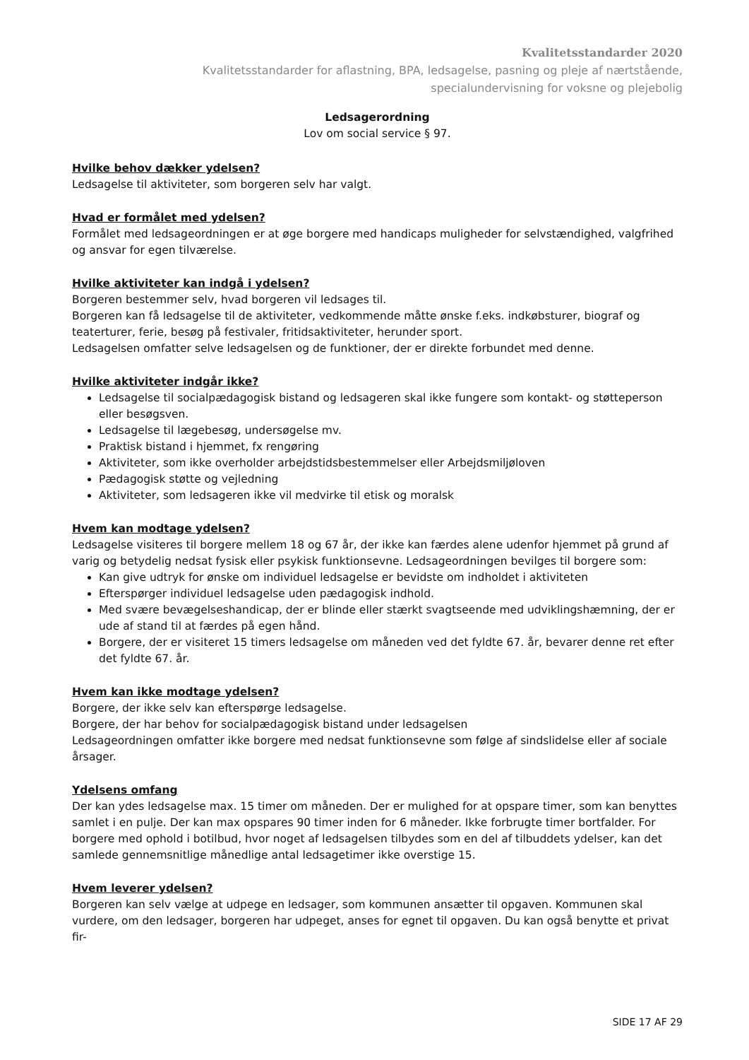Kvalitetsstandarder 2020
Kvalitetsstandarder for aflastning, BPA, ledsagelse, pasning og pleje af nærtstående,
specialundervisning for voksne og plejebolig
Ledsagerordning
Lov om social service § 97.
Hvilke behov dækker ydelsen?
Ledsagelse til aktiviteter, som borgeren selv har valgt.
Hvad er formålet med ydelsen?
Formålet med ledsageordningen er at øge borgere med handicaps muligheder for selvstændighed, valgfrihed og ansvar for egen tilværelse.
Hvilke aktiviteter kan indgå i ydelsen?
Borgeren bestemmer selv, hvad borgeren vil ledsages til.
Borgeren kan få ledsagelse til de aktiviteter, vedkommende måtte ønske f.eks. indkøbsturer, biograf og teaterturer, ferie, besøg på festivaler, fritidsaktiviteter, herunder sport.
Ledsagelsen omfatter selve ledsagelsen og de funktioner, der er direkte forbundet med denne.
Hvilke aktiviteter indgår ikke?
Ledsagelse til socialpædagogisk bistand og ledsageren skal ikke fungere som kontakt- og støtteperson eller besøgsven.
Ledsagelse til lægebesøg, undersøgelse mv.
Praktisk bistand i hjemmet, fx rengøring
Aktiviteter, som ikke overholder arbejdstidsbestemmelser eller Arbejdsmiljøloven
Pædagogisk støtte og vejledning
Aktiviteter, som ledsageren ikke vil medvirke til etisk og moralsk
Hvem kan modtage ydelsen?
Ledsagelse visiteres til borgere mellem 18 og 67 år, der ikke kan færdes alene udenfor hjemmet på grund af varig og betydelig nedsat fysisk eller psykisk funktionsevne. Ledsageordningen bevilges til borgere som:
Kan give udtryk for ønske om individuel ledsagelse er bevidste om indholdet i aktiviteten
Efterspørger individuel ledsagelse uden pædagogisk indhold.
Med svære bevægelseshandicap, der er blinde eller stærkt svagtseende med udviklingshæmning, der er ude af stand til at færdes på egen hånd.
Borgere, der er visiteret 15 timers ledsagelse om måneden ved det fyldte 67. år, bevarer denne ret efter det fyldte 67. år.
Hvem kan ikke modtage ydelsen?
Borgere, der ikke selv kan efterspørge ledsagelse.
Borgere, der har behov for socialpædagogisk bistand under ledsagelsen
Ledsageordningen omfatter ikke borgere med nedsat funktionsevne som følge af sindslidelse eller af sociale årsager.
Ydelsens omfang
Der kan ydes ledsagelse max. 15 timer om måneden. Der er mulighed for at opspare timer, som kan benyttes samlet i en pulje. Der kan max opspares 90 timer inden for 6 måneder. Ikke forbrugte timer bortfalder. For borgere med ophold i botilbud, hvor noget af ledsagelsen tilbydes som en del af tilbuddets ydelser, kan det samlede gennemsnitlige månedlige antal ledsagetimer ikke overstige 15.
Hvem leverer ydelsen?
Borgeren kan selv vælge at udpege en ledsager, som kommunen ansætter til opgaven. Kommunen skal vurdere, om den ledsager, borgeren har udpeget, anses for egnet til opgaven. Du kan også benytte et privat fir-
SIDE 17 AF 29